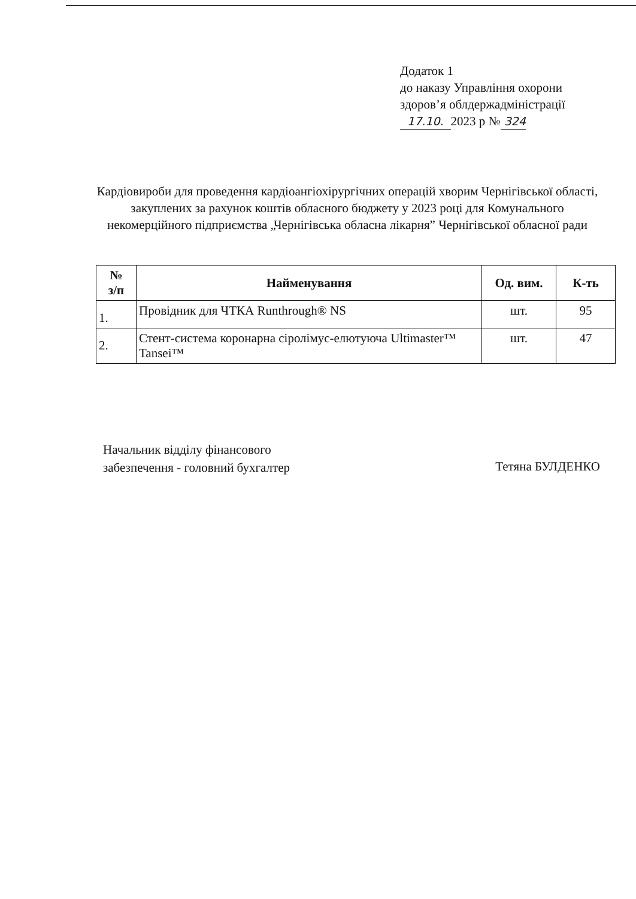Додаток 1
до наказу Управління охорони
здоров’я облдержадміністрації
17.10. 2023 р № 324
Кардіовироби для проведення кардіоангіохірургічних операцій хворим Чернігівської області, закуплених за рахунок коштів обласного бюджету у 2023 році для Комунального некомерційного підприємства „Чернігівська обласна лікарня” Чернігівської обласної ради
| № з/п | Найменування | Од. вим. | К-ть |
| --- | --- | --- | --- |
| 1. | Провідник для ЧТКА Runthrough® NS | шт. | 95 |
| 2. | Стент-система коронарна сіролімус-елютуюча Ultimaster™ Tansei™ | шт. | 47 |
Начальник відділу фінансового
забезпечення - головний бухгалтер
Тетяна БУЛДЕНКО